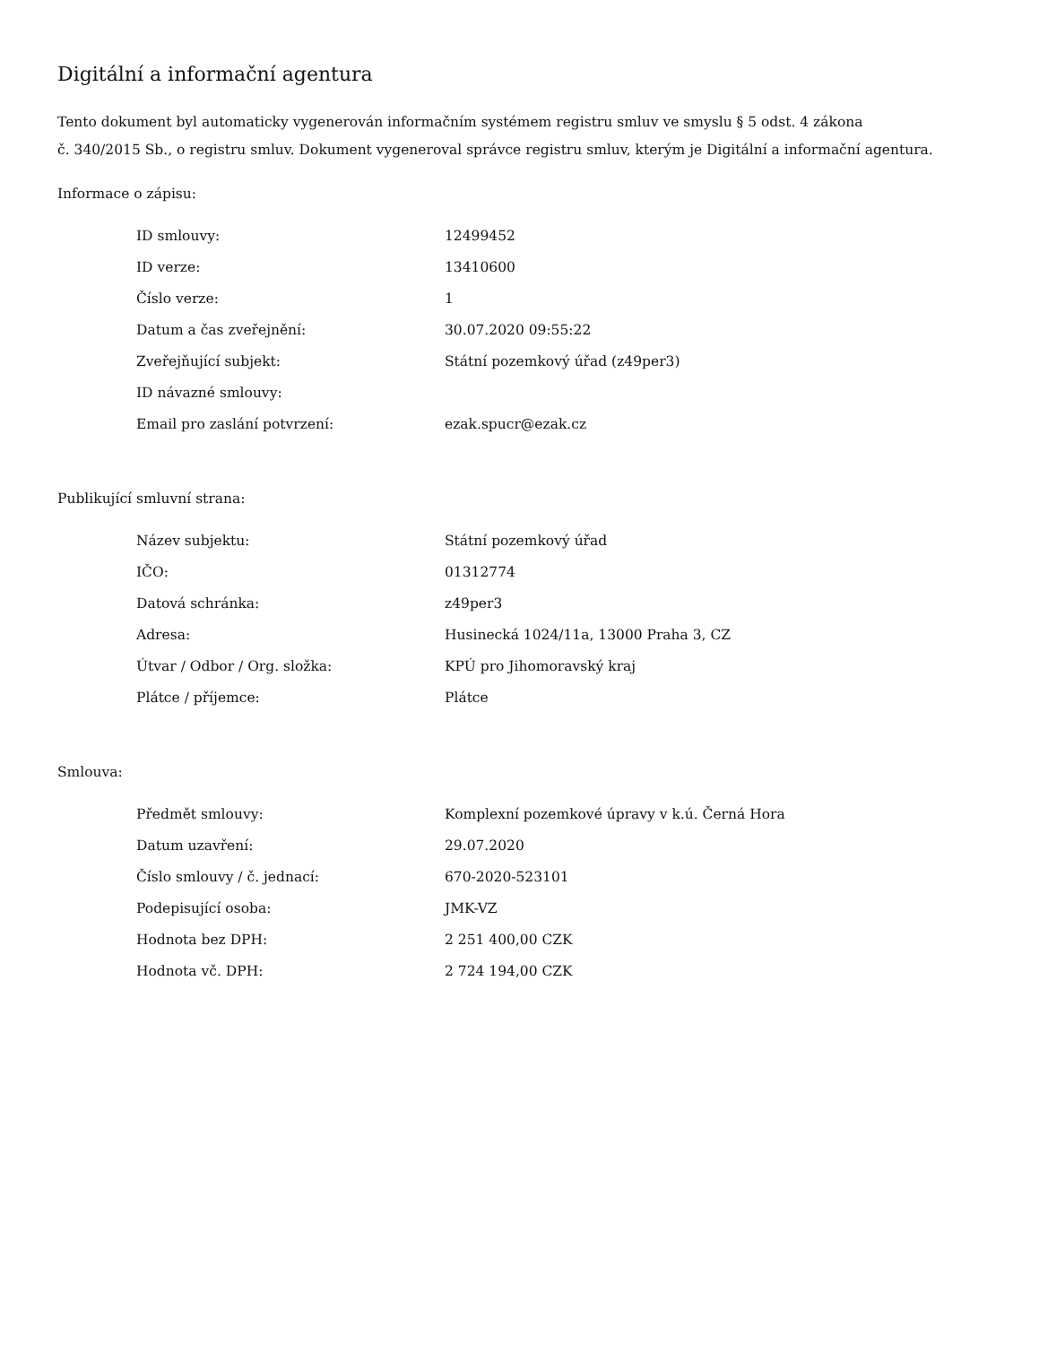Digitální a informační agentura
Tento dokument byl automaticky vygenerován informačním systémem registru smluv ve smyslu § 5 odst. 4 zákona
č. 340/2015 Sb., o registru smluv. Dokument vygeneroval správce registru smluv, kterým je Digitální a informační agentura.
Informace o zápisu:
| ID smlouvy: | 12499452 |
| ID verze: | 13410600 |
| Číslo verze: | 1 |
| Datum a čas zveřejnění: | 30.07.2020 09:55:22 |
| Zveřejňující subjekt: | Státní pozemkový úřad (z49per3) |
| ID návazné smlouvy: | |
| Email pro zaslání potvrzení: | ezak.spucr@ezak.cz |
Publikující smluvní strana:
| Název subjektu: | Státní pozemkový úřad |
| IČO: | 01312774 |
| Datová schránka: | z49per3 |
| Adresa: | Husinecká 1024/11a, 13000 Praha 3, CZ |
| Útvar / Odbor / Org. složka: | KPÚ pro Jihomoravský kraj |
| Plátce / příjemce: | Plátce |
Smlouva:
| Předmět smlouvy: | Komplexní pozemkové úpravy v k.ú. Černá Hora |
| Datum uzavření: | 29.07.2020 |
| Číslo smlouvy / č. jednací: | 670-2020-523101 |
| Podepisující osoba: | JMK-VZ |
| Hodnota bez DPH: | 2 251 400,00 CZK |
| Hodnota vč. DPH: | 2 724 194,00 CZK |